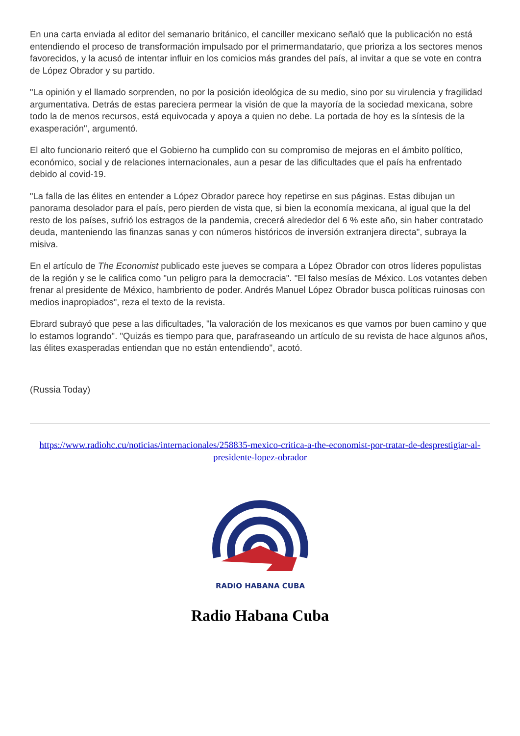En una carta enviada al editor del semanario británico, el canciller mexicano señaló que la publicación no está entendiendo el proceso de transformación impulsado por el primermandatario, que prioriza a los sectores menos favorecidos, y la acusó de intentar influir en los comicios más grandes del país, al invitar a que se vote en contra de López Obrador y su partido.
"La opinión y el llamado sorprenden, no por la posición ideológica de su medio, sino por su virulencia y fragilidad argumentativa. Detrás de estas pareciera permear la visión de que la mayoría de la sociedad mexicana, sobre todo la de menos recursos, está equivocada y apoya a quien no debe. La portada de hoy es la síntesis de la exasperación", argumentó.
El alto funcionario reiteró que el Gobierno ha cumplido con su compromiso de mejoras en el ámbito político, económico, social y de relaciones internacionales, aun a pesar de las dificultades que el país ha enfrentado debido al covid-19.
"La falla de las élites en entender a López Obrador parece hoy repetirse en sus páginas. Estas dibujan un panorama desolador para el país, pero pierden de vista que, si bien la economía mexicana, al igual que la del resto de los países, sufrió los estragos de la pandemia, crecerá alrededor del 6 % este año, sin haber contratado deuda, manteniendo las finanzas sanas y con números históricos de inversión extranjera directa", subraya la misiva.
En el artículo de The Economist publicado este jueves se compara a López Obrador con otros líderes populistas de la región y se le califica como "un peligro para la democracia". "El falso mesías de México. Los votantes deben frenar al presidente de México, hambriento de poder. Andrés Manuel López Obrador busca políticas ruinosas con medios inapropiados", reza el texto de la revista.
Ebrard subrayó que pese a las dificultades, "la valoración de los mexicanos es que vamos por buen camino y que lo estamos logrando". "Quizás es tiempo para que, parafraseando un artículo de su revista de hace algunos años, las élites exasperadas entiendan que no están entendiendo", acotó.
(Russia Today)
https://www.radiohc.cu/noticias/internacionales/258835-mexico-critica-a-the-economist-por-tratar-de-desprestigiar-al-presidente-lopez-obrador
RADIO HABANA CUBA
Radio Habana Cuba